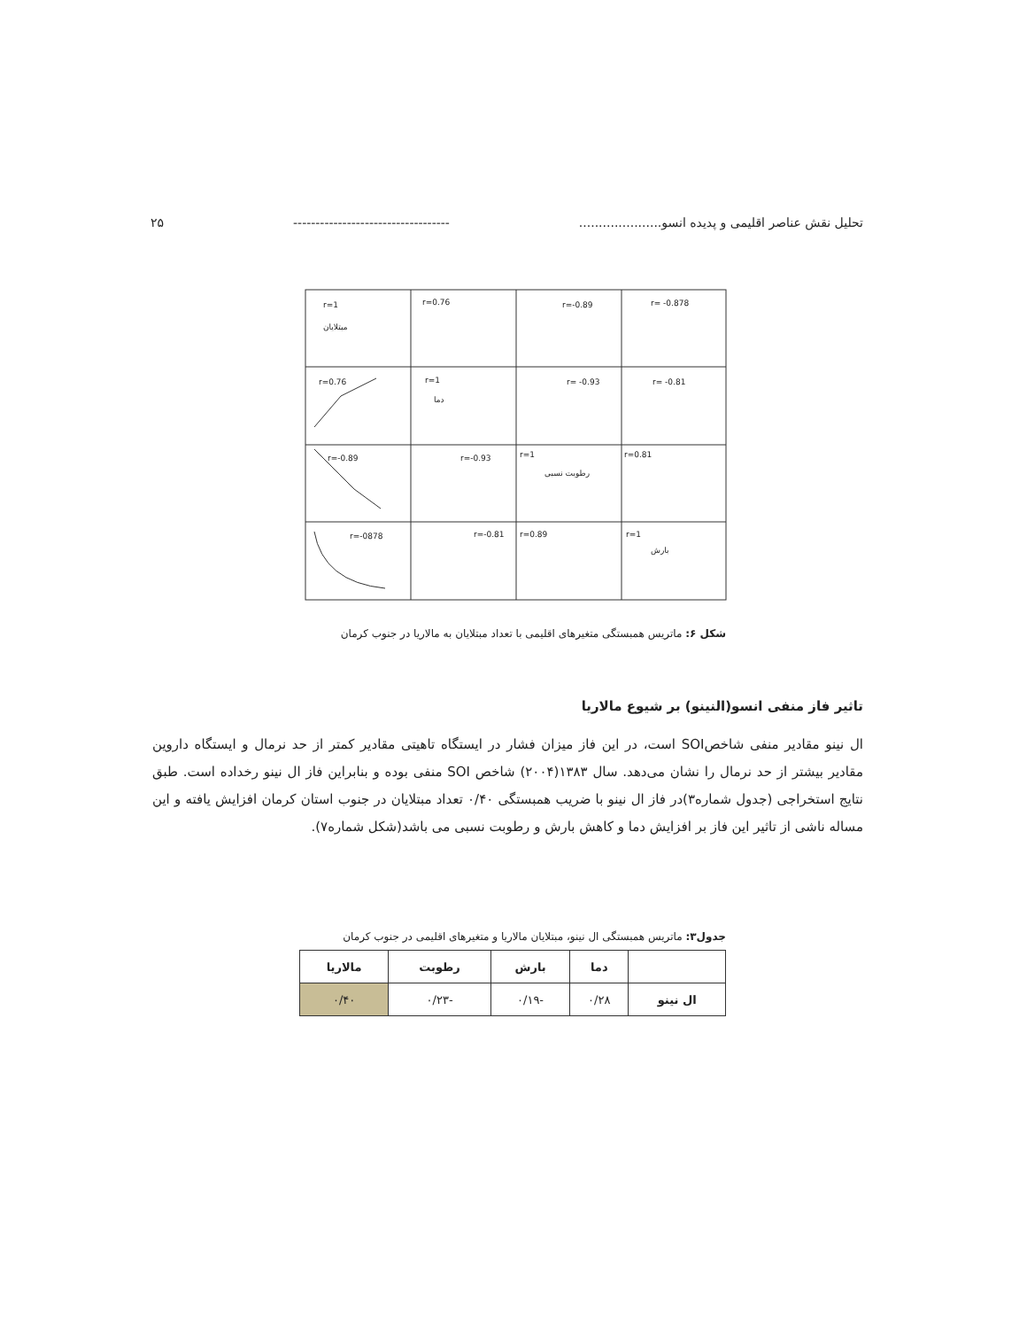۲۵ ----------------------------------- تحلیل نقش عناصر اقلیمی و پدیده انسو.....................
r=1
مبتلایان
r=0.76
r=-0.89
r= -0.878
r=0.76
r=1
دما
r= -0.93
r= -0.81
r=-0.89
r=-0.93
r=1
رطوبت نسبی
r=0.81
r=-0878
r=-0.81
r=0.89
r=1
بارش
شکل ۶: ماتریس همبستگی متغیرهای اقلیمی با تعداد مبتلایان به مالاریا در جنوب کرمان
تاثیر فاز منفی انسو(النینو) بر شیوع مالاریا
ال نینو مقادیر منفی شاخصSOI است، در این فاز میزان فشار در ایستگاه تاهیتی مقادیر کمتر از حد نرمال و ایستگاه داروین مقادیر بیشتر از حد نرمال را نشان می‌دهد. سال ۱۳۸۳(۲۰۰۴) شاخص SOI منفی بوده و بنابراین فاز ال نینو رخداده است. طبق نتایج استخراجی (جدول شماره۳)در فاز ال نینو با ضریب همبستگی ۰/۴۰ تعداد مبتلایان در جنوب استان کرمان افزایش یافته و این مساله ناشی از تاثیر این فاز بر افزایش دما و کاهش بارش و رطوبت نسبی می باشد(شکل شماره۷).
جدول۳: ماتریس همبستگی ال نینو، مبتلایان مالاریا و متغیرهای اقلیمی در جنوب کرمان
| | دما | بارش | رطوبت | مالاریا |
| --- | --- | --- | --- | --- |
| ال نینو | ۰/۲۸ | -۰/۱۹ | -۰/۲۳ | ۰/۴۰ |